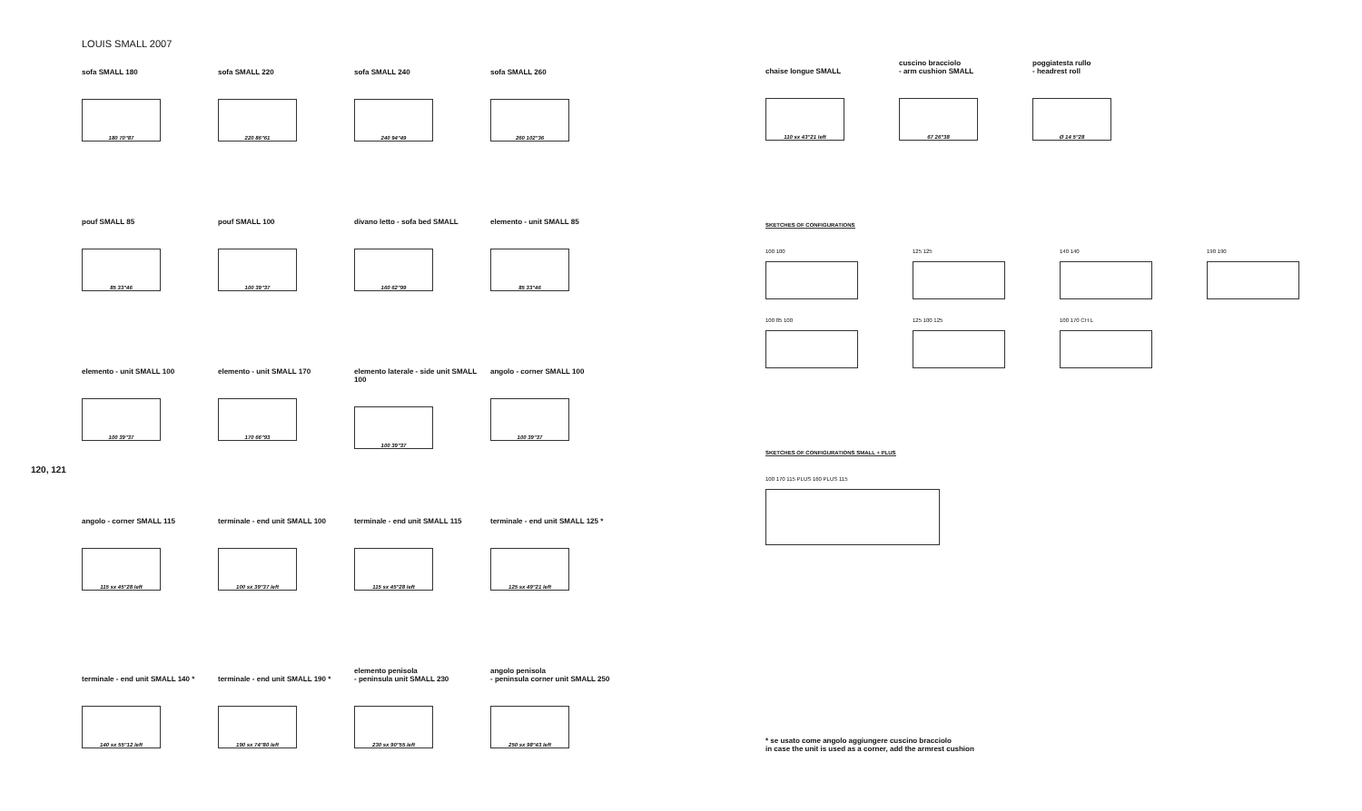LOUIS SMALL 2007
sofa SMALL 180
180 70"87
sofa SMALL 220
220 86"61
sofa SMALL 240
240 94"49
sofa SMALL 260
260 102"36
pouf SMALL 85
85 33"46
pouf SMALL 100
100 39"37
divano letto - sofa bed SMALL
160 62"99
elemento - unit SMALL 85
85 33"46
elemento - unit SMALL 100
100 39"37
elemento - unit SMALL 170
170 66"93
elemento laterale - side unit SMALL 100
100 39"37
angolo - corner SMALL 100
100 39"37
angolo - corner SMALL 115
115 sx 45"28 left
terminale - end unit SMALL 100
100 sx 39"37 left
terminale - end unit SMALL 115
115 sx 45"28 left
terminale - end unit SMALL 125 *
125 sx 49"21 left
terminale - end unit SMALL 140 *
140 sx 55"12 left
terminale - end unit SMALL 190 *
190 sx 74"80 left
elemento penisola
- peninsula unit SMALL 230
230 sx 90"55 left
angolo penisola
- peninsula corner unit SMALL 250
250 sx 98"43 left
120, 121
chaise longue SMALL
110 sx 43"21 left
cuscino bracciolo
- arm cushion SMALL
67 26"38
poggiatesta rullo
- headrest roll
Ø 14 5"28
SKETCHES OF CONFIGURATIONS
100 100 125 125 140 140 190 190
100 85 100 125 100 125 100 170 CH L
SKETCHES OF CONFIGURATIONS SMALL + PLUS
100 170 115 PLUS 160 PLUS 115
* se usato come angolo aggiungere cuscino bracciolo
in case the unit is used as a corner, add the armrest cushion